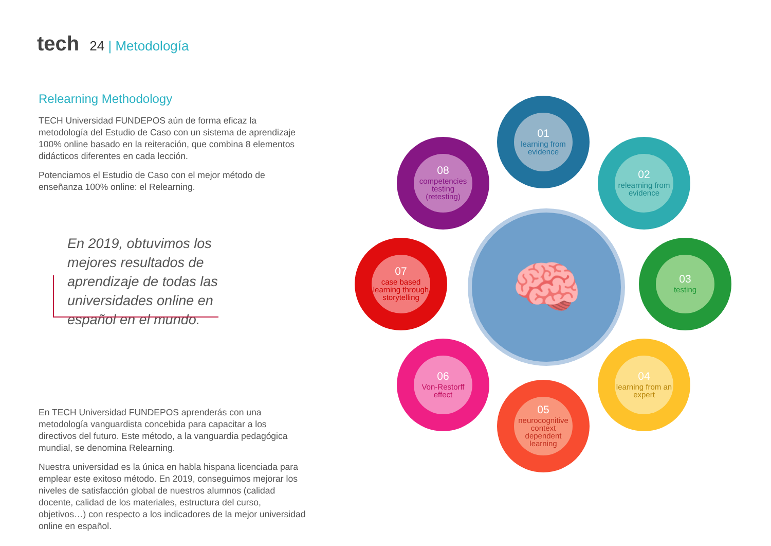tech 24 | Metodología
Relearning Methodology
TECH Universidad FUNDEPOS aún de forma eficaz la metodología del Estudio de Caso con un sistema de aprendizaje 100% online basado en la reiteración, que combina 8 elementos didácticos diferentes en cada lección.
Potenciamos el Estudio de Caso con el mejor método de enseñanza 100% online: el Relearning.
En 2019, obtuvimos los mejores resultados de aprendizaje de todas las universidades online en español en el mundo.
En TECH Universidad FUNDEPOS aprenderás con una metodología vanguardista concebida para capacitar a los directivos del futuro. Este método, a la vanguardia pedagógica mundial, se denomina Relearning.
Nuestra universidad es la única en habla hispana licenciada para emplear este exitoso método. En 2019, conseguimos mejorar los niveles de satisfacción global de nuestros alumnos (calidad docente, calidad de los materiales, estructura del curso, objetivos…) con respecto a los indicadores de la mejor universidad online en español.
🧠
01
learning from evidence
02
relearning from evidence
03
testing
04
learning from an expert
05
neurocognitive context dependent learning
06
Von-Restorff effect
07
case based learning through storytelling
08
competencies testing (retesting)